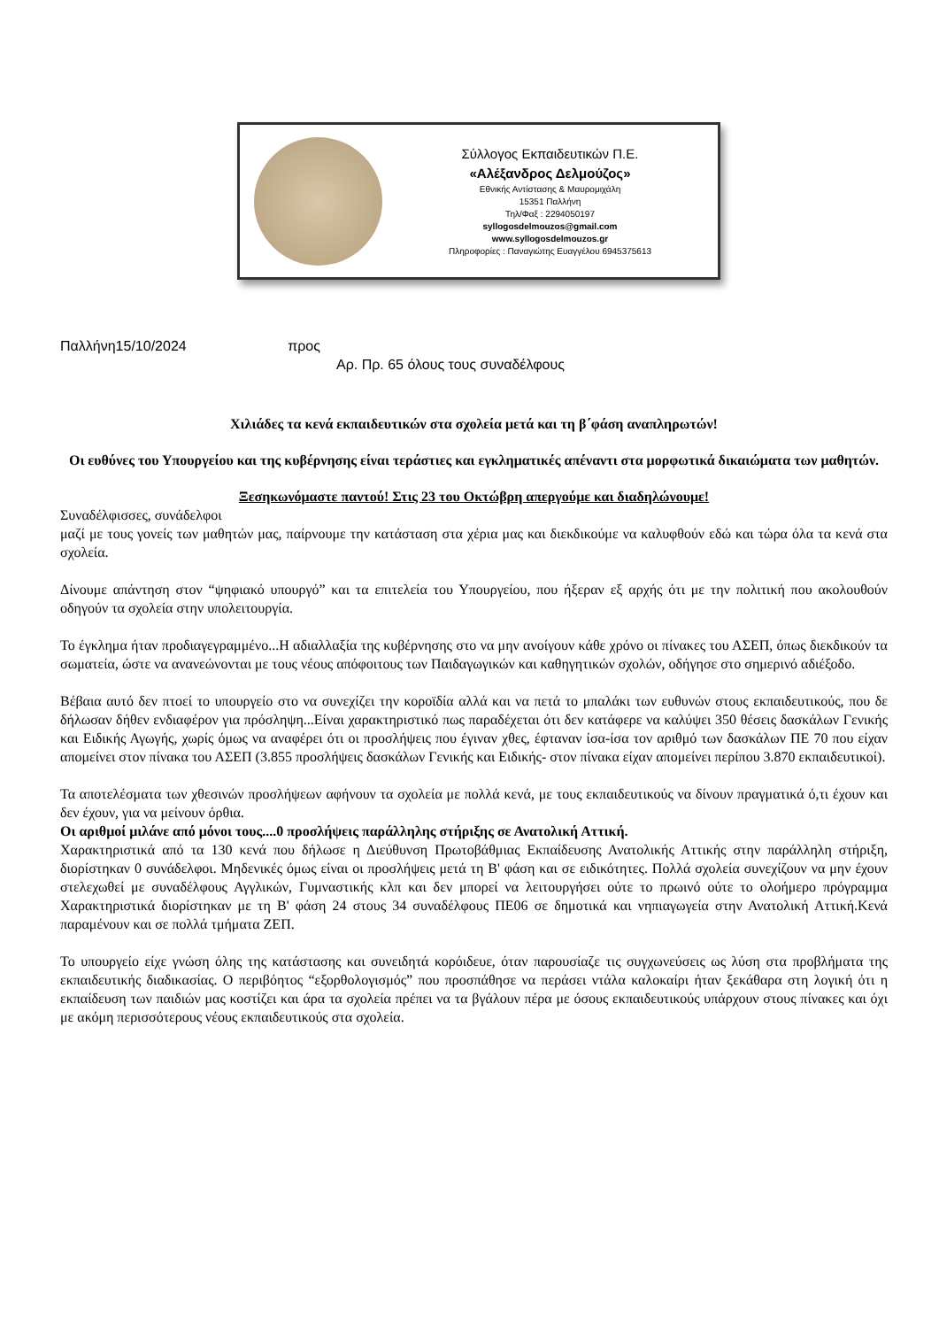Σύλλογος Εκπαιδευτικών Π.Ε.
«Αλέξανδρος Δελμούζος»
Εθνικής Αντίστασης & Μαυρομιχάλη
15351 Παλλήνη
Τηλ/Φαξ : 2294050197
syllogosdelmouzos@gmail.com
www.syllogosdelmouzos.gr
Πληροφορίες : Παναγιώτης Ευαγγέλου 6945375613
Παλλήνη15/10/2024 προς
Αρ. Πρ. 65 όλους τους συναδέλφους
Χιλιάδες τα κενά εκπαιδευτικών στα σχολεία μετά και τη β΄φάση αναπληρωτών!
Οι ευθύνες του Υπουργείου και της κυβέρνησης είναι τεράστιες και εγκληματικές απέναντι στα μορφωτικά δικαιώματα των μαθητών.
Ξεσηκωνόμαστε παντού! Στις 23 του Οκτώβρη απεργούμε και διαδηλώνουμε!
Συναδέλφισσες, συνάδελφοι
μαζί με τους γονείς των μαθητών μας, παίρνουμε την κατάσταση στα χέρια μας και διεκδικούμε να καλυφθούν εδώ και τώρα όλα τα κενά στα σχολεία.
Δίνουμε απάντηση στον “ψηφιακό υπουργό” και τα επιτελεία του Υπουργείου, που ήξεραν εξ αρχής ότι με την πολιτική που ακολουθούν οδηγούν τα σχολεία στην υπολειτουργία.
Το έγκλημα ήταν προδιαγεγραμμένο...Η αδιαλλαξία της κυβέρνησης στο να μην ανοίγουν κάθε χρόνο οι πίνακες του ΑΣΕΠ, όπως διεκδικούν τα σωματεία, ώστε να ανανεώνονται με τους νέους απόφοιτους των Παιδαγωγικών και καθηγητικών σχολών, οδήγησε στο σημερινό αδιέξοδο.
Βέβαια αυτό δεν πτοεί το υπουργείο στο να συνεχίζει την κοροϊδία αλλά και να πετά το μπαλάκι των ευθυνών στους εκπαιδευτικούς, που δε δήλωσαν δήθεν ενδιαφέρον για πρόσληψη...Είναι χαρακτηριστικό πως παραδέχεται ότι δεν κατάφερε να καλύψει 350 θέσεις δασκάλων Γενικής και Ειδικής Αγωγής, χωρίς όμως να αναφέρει ότι οι προσλήψεις που έγιναν χθες, έφταναν ίσα-ίσα τον αριθμό των δασκάλων ΠΕ 70 που είχαν απομείνει στον πίνακα του ΑΣΕΠ (3.855 προσλήψεις δασκάλων Γενικής και Ειδικής- στον πίνακα είχαν απομείνει περίπου 3.870 εκπαιδευτικοί).
Τα αποτελέσματα των χθεσινών προσλήψεων αφήνουν τα σχολεία με πολλά κενά, με τους εκπαιδευτικούς να δίνουν πραγματικά ό,τι έχουν και δεν έχουν, για να μείνουν όρθια.
Οι αριθμοί μιλάνε από μόνοι τους....0 προσλήψεις παράλληλης στήριξης σε Ανατολική Αττική.
Χαρακτηριστικά από τα 130 κενά που δήλωσε η Διεύθυνση Πρωτοβάθμιας Εκπαίδευσης Ανατολικής Αττικής στην παράλληλη στήριξη, διορίστηκαν 0 συνάδελφοι. Μηδενικές όμως είναι οι προσλήψεις μετά τη Β' φάση και σε ειδικότητες. Πολλά σχολεία συνεχίζουν να μην έχουν στελεχωθεί με συναδέλφους Αγγλικών, Γυμναστικής κλπ και δεν μπορεί να λειτουργήσει ούτε το πρωινό ούτε το ολοήμερο πρόγραμμα Χαρακτηριστικά διορίστηκαν με τη Β' φάση 24 στους 34 συναδέλφους ΠΕ06 σε δημοτικά και νηπιαγωγεία στην Ανατολική Αττική.Κενά παραμένουν και σε πολλά τμήματα ΖΕΠ.
Το υπουργείο είχε γνώση όλης της κατάστασης και συνειδητά κορόιδευε, όταν παρουσίαζε τις συγχωνεύσεις ως λύση στα προβλήματα της εκπαιδευτικής διαδικασίας. Ο περιβόητος “εξορθολογισμός” που προσπάθησε να περάσει ντάλα καλοκαίρι ήταν ξεκάθαρα στη λογική ότι η εκπαίδευση των παιδιών μας κοστίζει και άρα τα σχολεία πρέπει να τα βγάλουν πέρα με όσους εκπαιδευτικούς υπάρχουν στους πίνακες και όχι με ακόμη περισσότερους νέους εκπαιδευτικούς στα σχολεία.